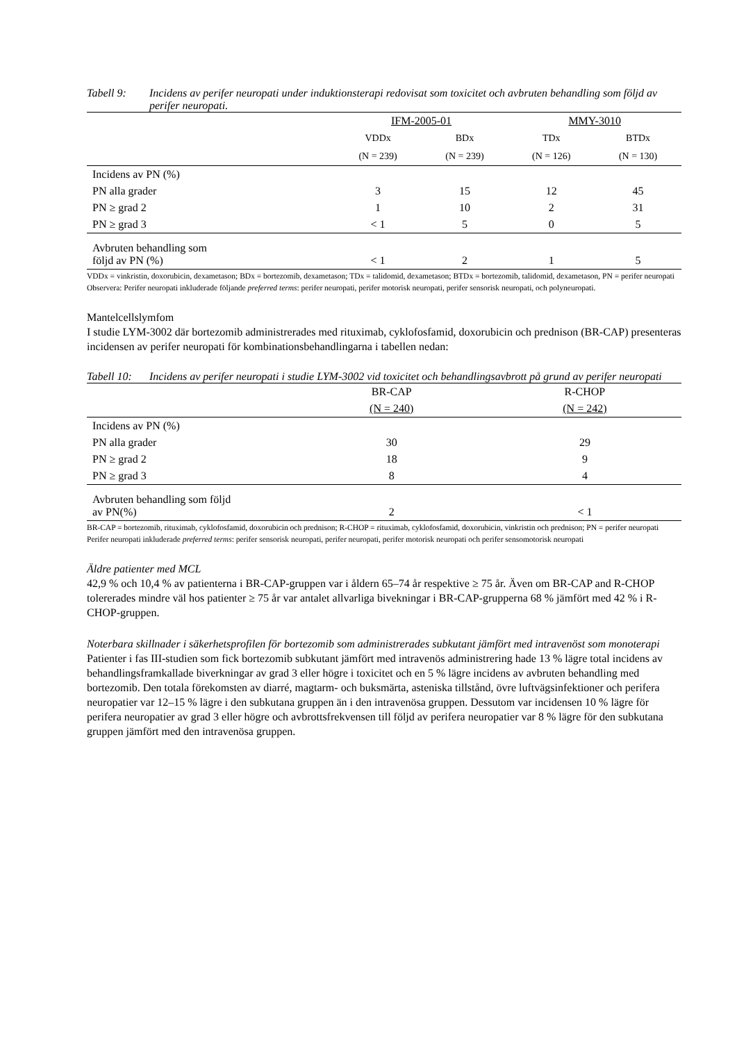Tabell 9: Incidens av perifer neuropati under induktionsterapi redovisat som toxicitet och avbruten behandling som följd av perifer neuropati.
| | IFM-2005-01 | | MMY-3010 | |
| --- | --- | --- | --- | --- |
| | VDDx | BDx | TDx | BTDx |
| | (N = 239) | (N = 239) | (N = 126) | (N = 130) |
| Incidens av PN (%) | | | | |
| PN alla grader | 3 | 15 | 12 | 45 |
| PN ≥ grad 2 | 1 | 10 | 2 | 31 |
| PN ≥ grad 3 | < 1 | 5 | 0 | 5 |
| Avbruten behandling som följd av PN (%) | < 1 | 2 | 1 | 5 |
VDDx = vinkristin, doxorubicin, dexametason; BDx = bortezomib, dexametason; TDx = talidomid, dexametason; BTDx = bortezomib, talidomid, dexametason, PN = perifer neuropati
Observera: Perifer neuropati inkluderade följande preferred terms: perifer neuropati, perifer motorisk neuropati, perifer sensorisk neuropati, och polyneuropati.
Mantelcellslymfom
I studie LYM-3002 där bortezomib administrerades med rituximab, cyklofosfamid, doxorubicin och prednison (BR-CAP) presenteras incidensen av perifer neuropati för kombinationsbehandlingarna i tabellen nedan:
Tabell 10: Incidens av perifer neuropati i studie LYM-3002 vid toxicitet och behandlingsavbrott på grund av perifer neuropati
| | BR-CAP | R-CHOP |
| --- | --- | --- |
| | (N = 240) | (N = 242) |
| Incidens av PN (%) | | |
| PN alla grader | 30 | 29 |
| PN ≥ grad 2 | 18 | 9 |
| PN ≥ grad 3 | 8 | 4 |
| Avbruten behandling som följd av PN(%) | 2 | < 1 |
BR-CAP = bortezomib, rituximab, cyklofosfamid, doxorubicin och prednison; R-CHOP = rituximab, cyklofosfamid, doxorubicin, vinkristin och prednison; PN = perifer neuropati
Perifer neuropati inkluderade preferred terms: perifer sensorisk neuropati, perifer neuropati, perifer motorisk neuropati och perifer sensomotorisk neuropati
Äldre patienter med MCL
42,9 % och 10,4 % av patienterna i BR-CAP-gruppen var i åldern 65–74 år respektive ≥ 75 år. Även om BR-CAP and R-CHOP tolererades mindre väl hos patienter ≥ 75 år var antalet allvarliga bivekningar i BR-CAP-grupperna 68 % jämfört med 42 % i R-CHOP-gruppen.
Noterbara skillnader i säkerhetsprofilen för bortezomib som administrerades subkutant jämfört med intravenöst som monoterapi
Patienter i fas III-studien som fick bortezomib subkutant jämfört med intravenös administrering hade 13 % lägre total incidens av behandlingsframkallade biverkningar av grad 3 eller högre i toxicitet och en 5 % lägre incidens av avbruten behandling med bortezomib. Den totala förekomsten av diarré, magtarm- och buksmärta, asteniska tillstånd, övre luftvägsinfektioner och perifera neuropatier var 12–15 % lägre i den subkutana gruppen än i den intravenösa gruppen. Dessutom var incidensen 10 % lägre för perifera neuropatier av grad 3 eller högre och avbrottsfrekvensen till följd av perifera neuropatier var 8 % lägre för den subkutana gruppen jämfört med den intravenösa gruppen.